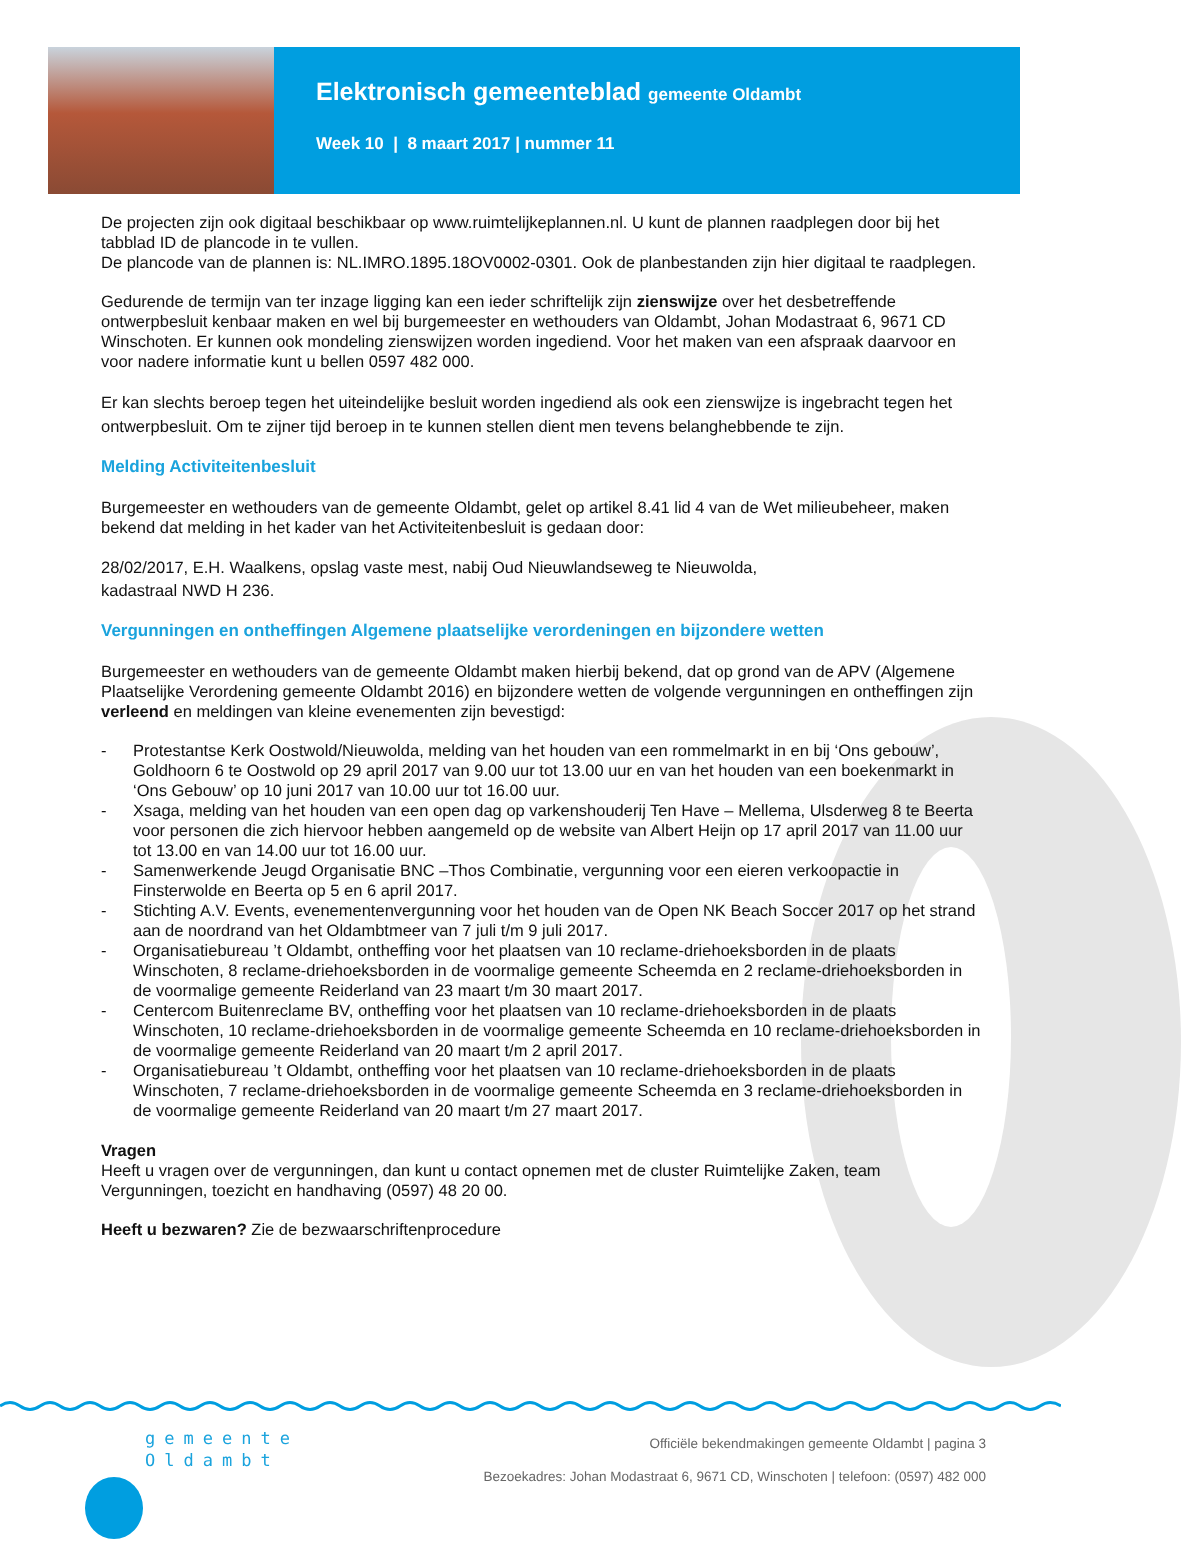Elektronisch gemeenteblad gemeente Oldambt
Week 10 | 8 maart 2017 | nummer 11
De projecten zijn ook digitaal beschikbaar op www.ruimtelijkeplannen.nl. U kunt de plannen raadplegen door bij het tabblad ID de plancode in te vullen.
De plancode van de plannen is: NL.IMRO.1895.18OV0002-0301. Ook de planbestanden zijn hier digitaal te raadplegen.
Gedurende de termijn van ter inzage ligging kan een ieder schriftelijk zijn zienswijze over het desbetreffende ontwerpbesluit kenbaar maken en wel bij burgemeester en wethouders van Oldambt, Johan Modastraat 6, 9671 CD Winschoten. Er kunnen ook mondeling zienswijzen worden ingediend. Voor het maken van een afspraak daarvoor en voor nadere informatie kunt u bellen 0597 482 000.
Er kan slechts beroep tegen het uiteindelijke besluit worden ingediend als ook een zienswijze is ingebracht tegen het ontwerpbesluit. Om te zijner tijd beroep in te kunnen stellen dient men tevens belanghebbende te zijn.
Melding Activiteitenbesluit
Burgemeester en wethouders van de gemeente Oldambt, gelet op artikel 8.41 lid 4 van de Wet milieubeheer, maken bekend dat melding in het kader van het Activiteitenbesluit is gedaan door:
28/02/2017, E.H. Waalkens, opslag vaste mest, nabij Oud Nieuwlandseweg te Nieuwolda,
kadastraal NWD H 236.
Vergunningen en ontheffingen Algemene plaatselijke verordeningen en bijzondere wetten
Burgemeester en wethouders van de gemeente Oldambt maken hierbij bekend, dat op grond van de APV (Algemene Plaatselijke Verordening gemeente Oldambt 2016) en bijzondere wetten de volgende vergunningen en ontheffingen zijn verleend en meldingen van kleine evenementen zijn bevestigd:
- Protestantse Kerk Oostwold/Nieuwolda, melding van het houden van een rommelmarkt in en bij ‘Ons gebouw’, Goldhoorn 6 te Oostwold op 29 april 2017 van 9.00 uur tot 13.00 uur en van het houden van een boekenmarkt in ‘Ons Gebouw’ op 10 juni 2017 van 10.00 uur tot 16.00 uur.
- Xsaga, melding van het houden van een open dag op varkenshouderij Ten Have – Mellema, Ulsderweg 8 te Beerta voor personen die zich hiervoor hebben aangemeld op de website van Albert Heijn op 17 april 2017 van 11.00 uur tot 13.00 en van 14.00 uur tot 16.00 uur.
- Samenwerkende Jeugd Organisatie BNC –Thos Combinatie, vergunning voor een eieren verkoopactie in Finsterwolde en Beerta op 5 en 6 april 2017.
- Stichting A.V. Events, evenementenvergunning voor het houden van de Open NK Beach Soccer 2017 op het strand aan de noordrand van het Oldambtmeer van 7 juli t/m 9 juli 2017.
- Organisatiebureau ’t Oldambt, ontheffing voor het plaatsen van 10 reclame-driehoeksborden in de plaats Winschoten, 8 reclame-driehoeksborden in de voormalige gemeente Scheemda en 2 reclame-driehoeksborden in de voormalige gemeente Reiderland van 23 maart t/m 30 maart 2017.
- Centercom Buitenreclame BV, ontheffing voor het plaatsen van 10 reclame-driehoeksborden in de plaats Winschoten, 10 reclame-driehoeksborden in de voormalige gemeente Scheemda en 10 reclame-driehoeksborden in de voormalige gemeente Reiderland van 20 maart t/m 2 april 2017.
- Organisatiebureau ’t Oldambt, ontheffing voor het plaatsen van 10 reclame-driehoeksborden in de plaats Winschoten, 7 reclame-driehoeksborden in de voormalige gemeente Scheemda en 3 reclame-driehoeksborden in de voormalige gemeente Reiderland van 20 maart t/m 27 maart 2017.
Vragen
Heeft u vragen over de vergunningen, dan kunt u contact opnemen met de cluster Ruimtelijke Zaken, team Vergunningen, toezicht en handhaving (0597) 48 20 00.
Heeft u bezwaren? Zie de bezwaarschriftenprocedure
gemeente
Oldambt
Officiële bekendmakingen gemeente Oldambt | pagina 3
Bezoekadres: Johan Modastraat 6, 9671 CD, Winschoten | telefoon: (0597) 482 000